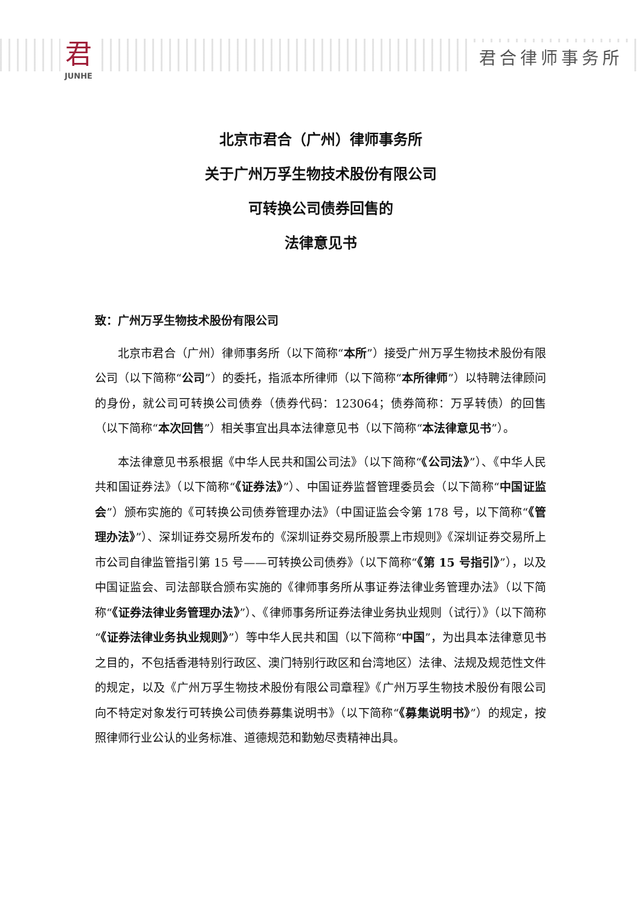君
JUNHE
君合律师事务所
北京市君合（广州）律师事务所
关于广州万孚生物技术股份有限公司
可转换公司债券回售的
法律意见书
致：广州万孚生物技术股份有限公司
北京市君合（广州）律师事务所（以下简称“本所”）接受广州万孚生物技术股份有限公司（以下简称“公司”）的委托，指派本所律师（以下简称“本所律师”）以特聘法律顾问的身份，就公司可转换公司债券（债券代码：123064；债券简称：万孚转债）的回售（以下简称“本次回售”）相关事宜出具本法律意见书（以下简称“本法律意见书”）。
本法律意见书系根据《中华人民共和国公司法》（以下简称“《公司法》”）、《中华人民共和国证券法》（以下简称“《证券法》”）、中国证券监督管理委员会（以下简称“中国证监会”）颁布实施的《可转换公司债券管理办法》（中国证监会令第 178 号，以下简称“《管理办法》”）、深圳证券交易所发布的《深圳证券交易所股票上市规则》《深圳证券交易所上市公司自律监管指引第 15 号——可转换公司债券》（以下简称“《第 15 号指引》”），以及中国证监会、司法部联合颁布实施的《律师事务所从事证券法律业务管理办法》（以下简称“《证券法律业务管理办法》”）、《律师事务所证券法律业务执业规则（试行）》（以下简称“《证券法律业务执业规则》”）等中华人民共和国（以下简称“中国”，为出具本法律意见书之目的，不包括香港特别行政区、澳门特别行政区和台湾地区）法律、法规及规范性文件的规定，以及《广州万孚生物技术股份有限公司章程》《广州万孚生物技术股份有限公司向不特定对象发行可转换公司债券募集说明书》（以下简称“《募集说明书》”）的规定，按照律师行业公认的业务标准、道德规范和勤勉尽责精神出具。